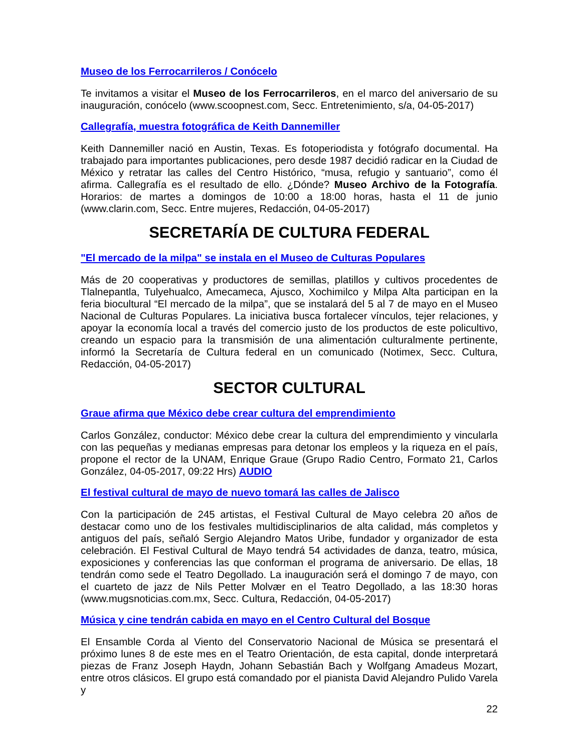Museo de los Ferrocarrileros / Conócelo
Te invitamos a visitar el Museo de los Ferrocarrileros, en el marco del aniversario de su inauguración, conócelo (www.scoopnest.com, Secc. Entretenimiento, s/a, 04-05-2017)
Callegrafía, muestra fotográfica de Keith Dannemiller
Keith Dannemiller nació en Austin, Texas. Es fotoperiodista y fotógrafo documental. Ha trabajado para importantes publicaciones, pero desde 1987 decidió radicar en la Ciudad de México y retratar las calles del Centro Histórico, “musa, refugio y santuario”, como él afirma. Callegrafía es el resultado de ello. ¿Dónde? Museo Archivo de la Fotografía. Horarios: de martes a domingos de 10:00 a 18:00 horas, hasta el 11 de junio (www.clarin.com, Secc. Entre mujeres, Redacción, 04-05-2017)
SECRETARÍA DE CULTURA FEDERAL
"El mercado de la milpa" se instala en el Museo de Culturas Populares
Más de 20 cooperativas y productores de semillas, platillos y cultivos procedentes de Tlalnepantla, Tulyehualco, Amecameca, Ajusco, Xochimilco y Milpa Alta participan en la feria biocultural “El mercado de la milpa”, que se instalará del 5 al 7 de mayo en el Museo Nacional de Culturas Populares. La iniciativa busca fortalecer vínculos, tejer relaciones, y apoyar la economía local a través del comercio justo de los productos de este policultivo, creando un espacio para la transmisión de una alimentación culturalmente pertinente, informó la Secretaría de Cultura federal en un comunicado (Notimex, Secc. Cultura, Redacción, 04-05-2017)
SECTOR CULTURAL
Graue afirma que México debe crear cultura del emprendimiento
Carlos González, conductor: México debe crear la cultura del emprendimiento y vincularla con las pequeñas y medianas empresas para detonar los empleos y la riqueza en el país, propone el rector de la UNAM, Enrique Graue (Grupo Radio Centro, Formato 21, Carlos González, 04-05-2017, 09:22 Hrs) AUDIO
El festival cultural de mayo de nuevo tomará las calles de Jalisco
Con la participación de 245 artistas, el Festival Cultural de Mayo celebra 20 años de destacar como uno de los festivales multidisciplinarios de alta calidad, más completos y antiguos del país, señaló Sergio Alejandro Matos Uribe, fundador y organizador de esta celebración. El Festival Cultural de Mayo tendrá 54 actividades de danza, teatro, música, exposiciones y conferencias las que conforman el programa de aniversario. De ellas, 18 tendrán como sede el Teatro Degollado. La inauguración será el domingo 7 de mayo, con el cuarteto de jazz de Nils Petter Molvær en el Teatro Degollado, a las 18:30 horas (www.mugsnoticias.com.mx, Secc. Cultura, Redacción, 04-05-2017)
Música y cine tendrán cabida en mayo en el Centro Cultural del Bosque
El Ensamble Corda al Viento del Conservatorio Nacional de Música se presentará el próximo lunes 8 de este mes en el Teatro Orientación, de esta capital, donde interpretará piezas de Franz Joseph Haydn, Johann Sebastián Bach y Wolfgang Amadeus Mozart, entre otros clásicos. El grupo está comandado por el pianista David Alejandro Pulido Varela y
22